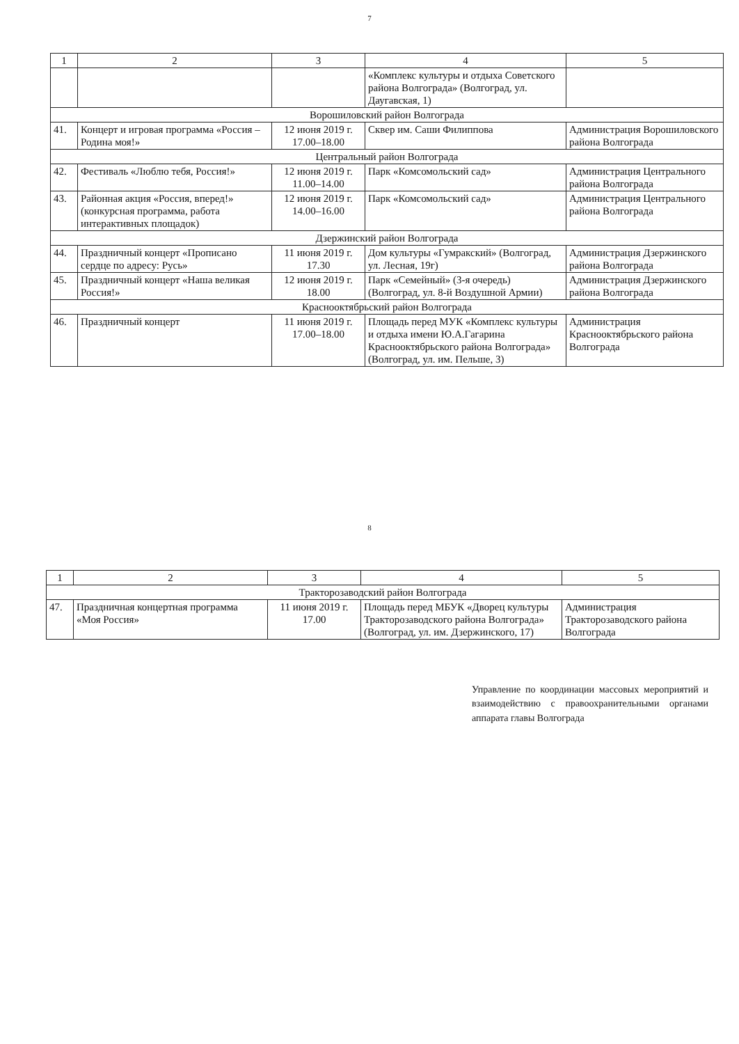7
| 1 | 2 | 3 | 4 | 5 |
| --- | --- | --- | --- | --- |
| | | | «Комплекс культуры и отдыха Советского района Волгограда» (Волгоград, ул. Даугавская, 1) | |
| Ворошиловский район Волгограда | | | | |
| 41. | Концерт и игровая программа «Россия – Родина моя!» | 12 июня 2019 г. 17.00–18.00 | Сквер им. Саши Филиппова | Администрация Ворошиловского района Волгограда |
| Центральный район Волгограда | | | | |
| 42. | Фестиваль «Люблю тебя, Россия!» | 12 июня 2019 г. 11.00–14.00 | Парк «Комсомольский сад» | Администрация Центрального района Волгограда |
| 43. | Районная акция «Россия, вперед!» (конкурсная программа, работа интерактивных площадок) | 12 июня 2019 г. 14.00–16.00 | Парк «Комсомольский сад» | Администрация Центрального района Волгограда |
| Дзержинский район Волгограда | | | | |
| 44. | Праздничный концерт «Прописано сердце по адресу: Русь» | 11 июня 2019 г. 17.30 | Дом культуры «Гумракский» (Волгоград, ул. Лесная, 19г) | Администрация Дзержинского района Волгограда |
| 45. | Праздничный концерт «Наша великая Россия!» | 12 июня 2019 г. 18.00 | Парк «Семейный» (3-я очередь) (Волгоград, ул. 8-й Воздушной Армии) | Администрация Дзержинского района Волгограда |
| Краснооктябрьский район Волгограда | | | | |
| 46. | Праздничный концерт | 11 июня 2019 г. 17.00–18.00 | Площадь перед МУК «Комплекс культуры и отдыха имени Ю.А.Гагарина Краснооктябрьского района Волгограда» (Волгоград, ул. им. Пельше, 3) | Администрация Краснооктябрьского района Волгограда |
8
| 1 | 2 | 3 | 4 | 5 |
| --- | --- | --- | --- | --- |
| Тракторозаводский район Волгограда | | | | |
| 47. | Праздничная концертная программа «Моя Россия» | 11 июня 2019 г. 17.00 | Площадь перед МБУК «Дворец культуры Тракторозаводского района Волгограда» (Волгоград, ул. им. Дзержинского, 17) | Администрация Тракторозаводского района Волгограда |
Управление по координации массовых мероприятий и взаимодействию с правоохранительными органами аппарата главы Волгограда